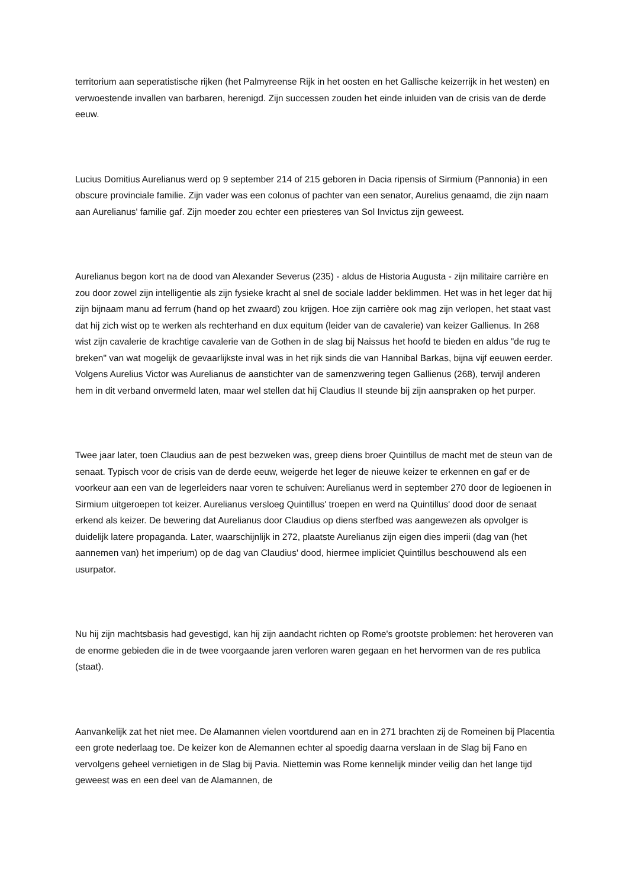territorium aan seperatistische rijken (het Palmyreense Rijk in het oosten en het Gallische keizerrijk in het westen) en verwoestende invallen van barbaren, herenigd. Zijn successen zouden het einde inluiden van de crisis van de derde eeuw.
Lucius Domitius Aurelianus werd op 9 september 214 of 215 geboren in Dacia ripensis of Sirmium (Pannonia) in een obscure provinciale familie. Zijn vader was een colonus of pachter van een senator, Aurelius genaamd, die zijn naam aan Aurelianus' familie gaf. Zijn moeder zou echter een priesteres van Sol Invictus zijn geweest.
Aurelianus begon kort na de dood van Alexander Severus (235) - aldus de Historia Augusta - zijn militaire carrière en zou door zowel zijn intelligentie als zijn fysieke kracht al snel de sociale ladder beklimmen. Het was in het leger dat hij zijn bijnaam manu ad ferrum (hand op het zwaard) zou krijgen. Hoe zijn carrière ook mag zijn verlopen, het staat vast dat hij zich wist op te werken als rechterhand en dux equitum (leider van de cavalerie) van keizer Gallienus. In 268 wist zijn cavalerie de krachtige cavalerie van de Gothen in de slag bij Naissus het hoofd te bieden en aldus "de rug te breken" van wat mogelijk de gevaarlijkste inval was in het rijk sinds die van Hannibal Barkas, bijna vijf eeuwen eerder. Volgens Aurelius Victor was Aurelianus de aanstichter van de samenzwering tegen Gallienus (268), terwijl anderen hem in dit verband onvermeld laten, maar wel stellen dat hij Claudius II steunde bij zijn aanspraken op het purper.
Twee jaar later, toen Claudius aan de pest bezweken was, greep diens broer Quintillus de macht met de steun van de senaat. Typisch voor de crisis van de derde eeuw, weigerde het leger de nieuwe keizer te erkennen en gaf er de voorkeur aan een van de legerleiders naar voren te schuiven: Aurelianus werd in september 270 door de legioenen in Sirmium uitgeroepen tot keizer. Aurelianus versloeg Quintillus' troepen en werd na Quintillus' dood door de senaat erkend als keizer. De bewering dat Aurelianus door Claudius op diens sterfbed was aangewezen als opvolger is duidelijk latere propaganda. Later, waarschijnlijk in 272, plaatste Aurelianus zijn eigen dies imperii (dag van (het aannemen van) het imperium) op de dag van Claudius' dood, hiermee impliciet Quintillus beschouwend als een usurpator.
Nu hij zijn machtsbasis had gevestigd, kan hij zijn aandacht richten op Rome's grootste problemen: het heroveren van de enorme gebieden die in de twee voorgaande jaren verloren waren gegaan en het hervormen van de res publica (staat).
Aanvankelijk zat het niet mee. De Alamannen vielen voortdurend aan en in 271 brachten zij de Romeinen bij Placentia een grote nederlaag toe. De keizer kon de Alemannen echter al spoedig daarna verslaan in de Slag bij Fano en vervolgens geheel vernietigen in de Slag bij Pavia. Niettemin was Rome kennelijk minder veilig dan het lange tijd geweest was en een deel van de Alamannen, de